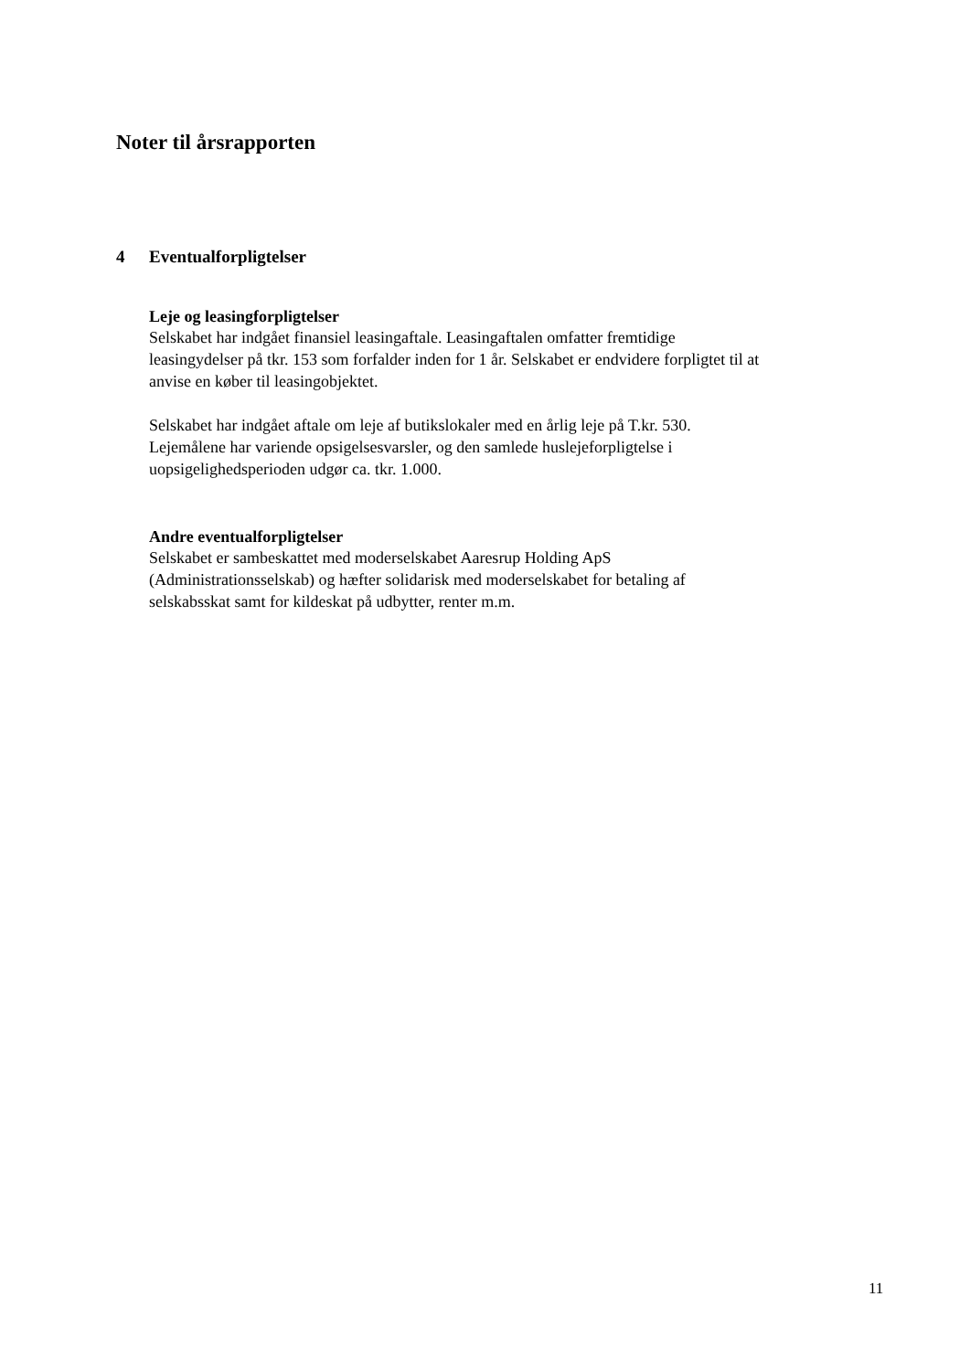Noter til årsrapporten
4 Eventualforpligtelser
Leje og leasingforpligtelser
Selskabet har indgået finansiel leasingaftale. Leasingaftalen omfatter fremtidige
leasingydelser på tkr. 153 som forfalder inden for 1 år. Selskabet er endvidere forpligtet til at
anvise en køber til leasingobjektet.
Selskabet har indgået aftale om leje af butikslokaler med en årlig leje på T.kr. 530.
Lejemålene har variende opsigelsesvarsler, og den samlede huslejeforpligtelse i
uopsigelighedsperioden udgør ca. tkr. 1.000.
Andre eventualforpligtelser
Selskabet er sambeskattet med moderselskabet Aaresrup Holding ApS
(Administrationsselskab) og hæfter solidarisk med moderselskabet for betaling af
selskabsskat samt for kildeskat på udbytter, renter m.m.
11